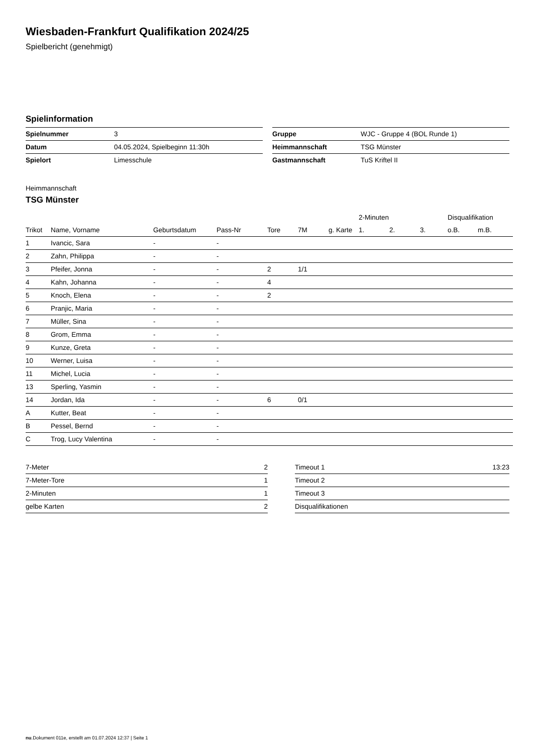Wiesbaden-Frankfurt Qualifikation 2024/25
Spielbericht (genehmigt)
Spielinformation
| Spielnummer | 3 |
| Datum | 04.05.2024, Spielbeginn 11:30h |
| Spielort | Limesschule |
| Gruppe | WJC - Gruppe 4 (BOL Runde 1) |
| Heimmannschaft | TSG Münster |
| Gastmannschaft | TuS Kriftel II |
Heimmannschaft
TSG Münster
| | | | | | | | 2-Minuten | | | Disqualifikation | |
| --- | --- | --- | --- | --- | --- | --- | --- | --- | --- | --- | --- |
| Trikot | Name, Vorname | Geburtsdatum | Pass-Nr | Tore | 7M | g. Karte | 1. | 2. | 3. | o.B. | m.B. |
| 1 | Ivancic, Sara | - | - | | | | | | | | |
| 2 | Zahn, Philippa | - | - | | | | | | | | |
| 3 | Pfeifer, Jonna | - | - | 2 | 1/1 | | | | | | |
| 4 | Kahn, Johanna | - | - | 4 | | | | | | | |
| 5 | Knoch, Elena | - | - | 2 | | | | | | | |
| 6 | Pranjic, Maria | - | - | | | | | | | | |
| 7 | Müller, Sina | - | - | | | | | | | | |
| 8 | Grom, Emma | - | - | | | | | | | | |
| 9 | Kunze, Greta | - | - | | | | | | | | |
| 10 | Werner, Luisa | - | - | | | | | | | | |
| 11 | Michel, Lucia | - | - | | | | | | | | |
| 13 | Sperling, Yasmin | - | - | | | | | | | | |
| 14 | Jordan, Ida | - | - | 6 | 0/1 | | | | | | |
| A | Kutter, Beat | - | - | | | | | | | | |
| B | Pessel, Bernd | - | - | | | | | | | | |
| C | Trog, Lucy Valentina | - | - | | | | | | | | |
| 7-Meter | 2 |
| 7-Meter-Tore | 1 |
| 2-Minuten | 1 |
| gelbe Karten | 2 |
| Timeout 1 | 13:23 |
| Timeout 2 | |
| Timeout 3 | |
| Disqualifikationen | |
nu.Dokument 011e, erstellt am 01.07.2024 12:37 | Seite 1